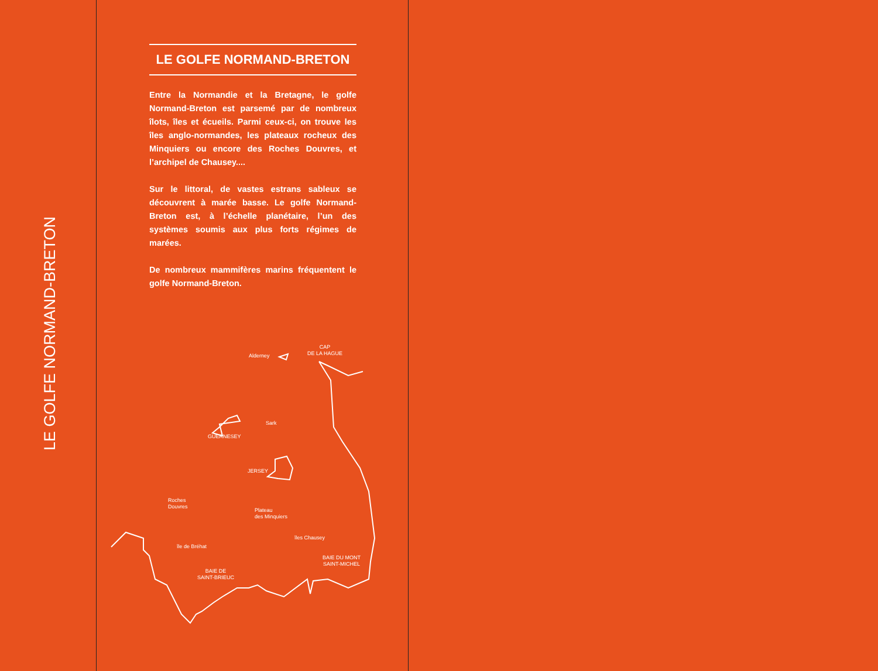LE GOLFE NORMAND-BRETON
LE GOLFE NORMAND-BRETON
Entre la Normandie et la Bretagne, le golfe Normand-Breton est parsemé par de nombreux îlots, îles et écueils. Parmi ceux-ci, on trouve les îles anglo-normandes, les plateaux rocheux des Minquiers ou encore des Roches Douvres, et l’archipel de Chausey....
Sur le littoral, de vastes estrans sableux se découvrent à marée basse. Le golfe Normand-Breton est, à l’échelle planétaire, l’un des systèmes soumis aux plus forts régimes de marées.
De nombreux mammifères marins fréquentent le golfe Normand-Breton.
Alderney
CAP
DE LA HAGUE
Sark
GUERNESEY
JERSEY
Roches
Douvres
Plateau
des Minquiers
îles Chausey
île de Bréhat
BAIE DU MONT
SAINT-MICHEL
BAIE DE
SAINT-BRIEUC